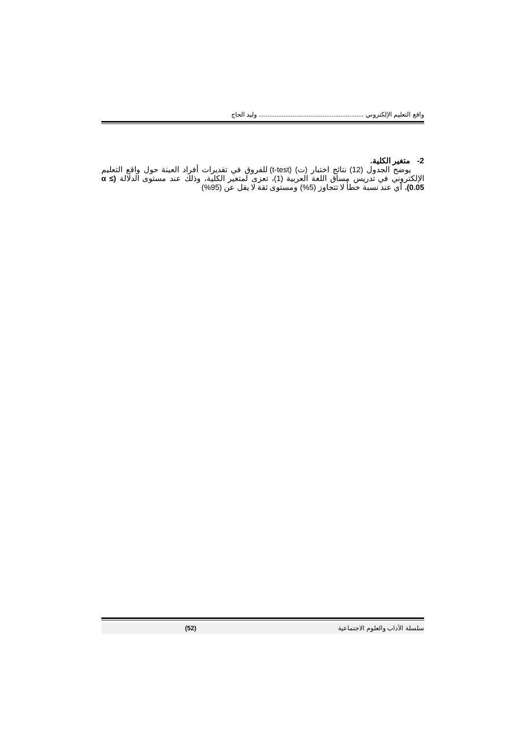واقع التعليم الإلكتروني ........................................................... وليد الحاج
2- متغير الكلية.
يوضح الجدول (12) نتائج اختبار (ت) (t-test) للفروق في تقديرات أفراد العينة حول واقع التعليم الإلكتروني في تدريس مساق اللغة العربية (1)، تعزى لمتغير الكلية، وذلك عند مستوى الدلالة (α ≤ 0.05)، أي عند نسبة خطأ لا تتجاوز (5%) ومستوى ثقة لا يقل عن (95%)
سلسلة الآداب والعلوم الاجتماعية (52)